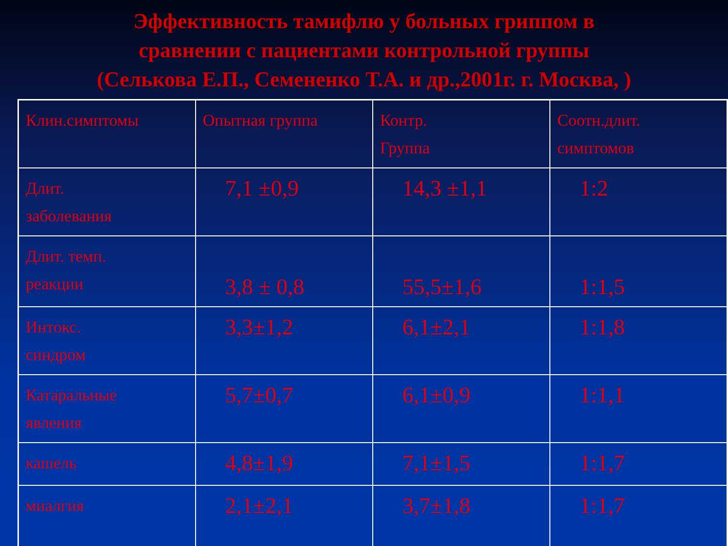Эффективность тамифлю у больных гриппом в
сравнении с пациентами контрольной группы
(Селькова Е.П., Семененко Т.А. и др.,2001г. г. Москва, )
| Клин.симптомы | Опытная группа | Контр. Группа | Соотн.длит. симптомов |
| Длит. заболевания | 7,1 ±0,9 | 14,3 ±1,1 | 1:2 |
| Длит. темп. реакции | 3,8 ± 0,8 | 55,5±1,6 | 1:1,5 |
| Интокс. синдром | 3,3±1,2 | 6,1±2,1 | 1:1,8 |
| Катаральные явления | 5,7±0,7 | 6,1±0,9 | 1:1,1 |
| кашель | 4,8±1,9 | 7,1±1,5 | 1:1,7 |
| миалгия | 2,1±2,1 | 3,7±1,8 | 1:1,7 |